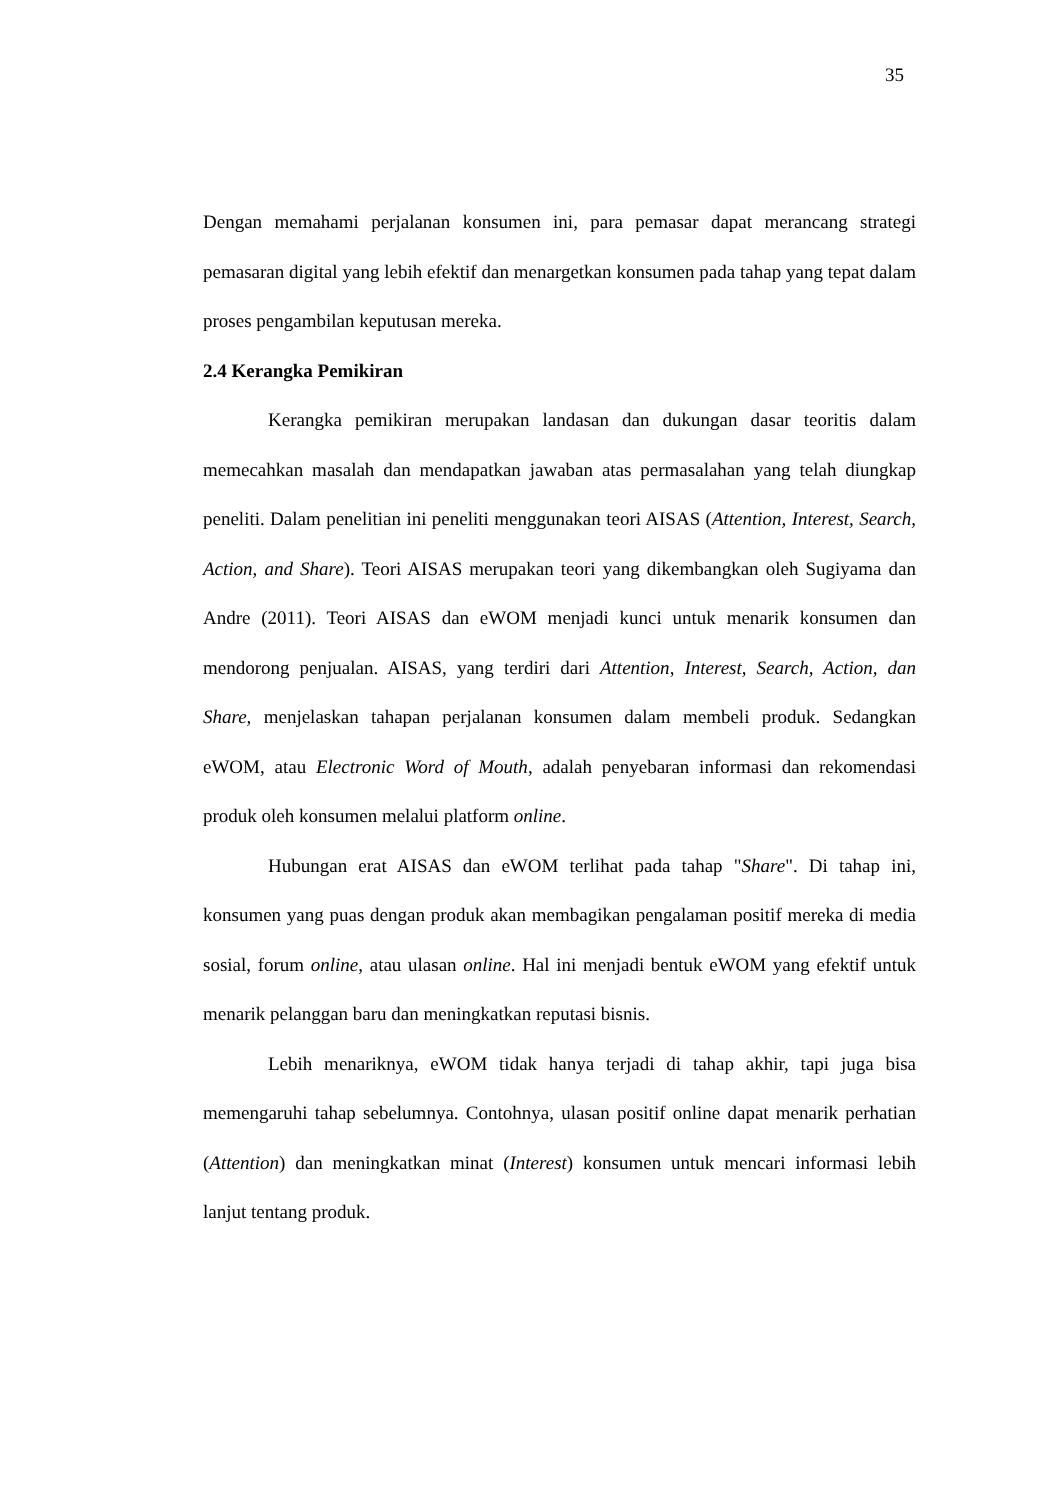35
Dengan memahami perjalanan konsumen ini, para pemasar dapat merancang strategi pemasaran digital yang lebih efektif dan menargetkan konsumen pada tahap yang tepat dalam proses pengambilan keputusan mereka.
2.4 Kerangka Pemikiran
Kerangka pemikiran merupakan landasan dan dukungan dasar teoritis dalam memecahkan masalah dan mendapatkan jawaban atas permasalahan yang telah diungkap peneliti. Dalam penelitian ini peneliti menggunakan teori AISAS (Attention, Interest, Search, Action, and Share). Teori AISAS merupakan teori yang dikembangkan oleh Sugiyama dan Andre (2011). Teori AISAS dan eWOM menjadi kunci untuk menarik konsumen dan mendorong penjualan. AISAS, yang terdiri dari Attention, Interest, Search, Action, dan Share, menjelaskan tahapan perjalanan konsumen dalam membeli produk. Sedangkan eWOM, atau Electronic Word of Mouth, adalah penyebaran informasi dan rekomendasi produk oleh konsumen melalui platform online.
Hubungan erat AISAS dan eWOM terlihat pada tahap "Share". Di tahap ini, konsumen yang puas dengan produk akan membagikan pengalaman positif mereka di media sosial, forum online, atau ulasan online. Hal ini menjadi bentuk eWOM yang efektif untuk menarik pelanggan baru dan meningkatkan reputasi bisnis.
Lebih menariknya, eWOM tidak hanya terjadi di tahap akhir, tapi juga bisa memengaruhi tahap sebelumnya. Contohnya, ulasan positif online dapat menarik perhatian (Attention) dan meningkatkan minat (Interest) konsumen untuk mencari informasi lebih lanjut tentang produk.